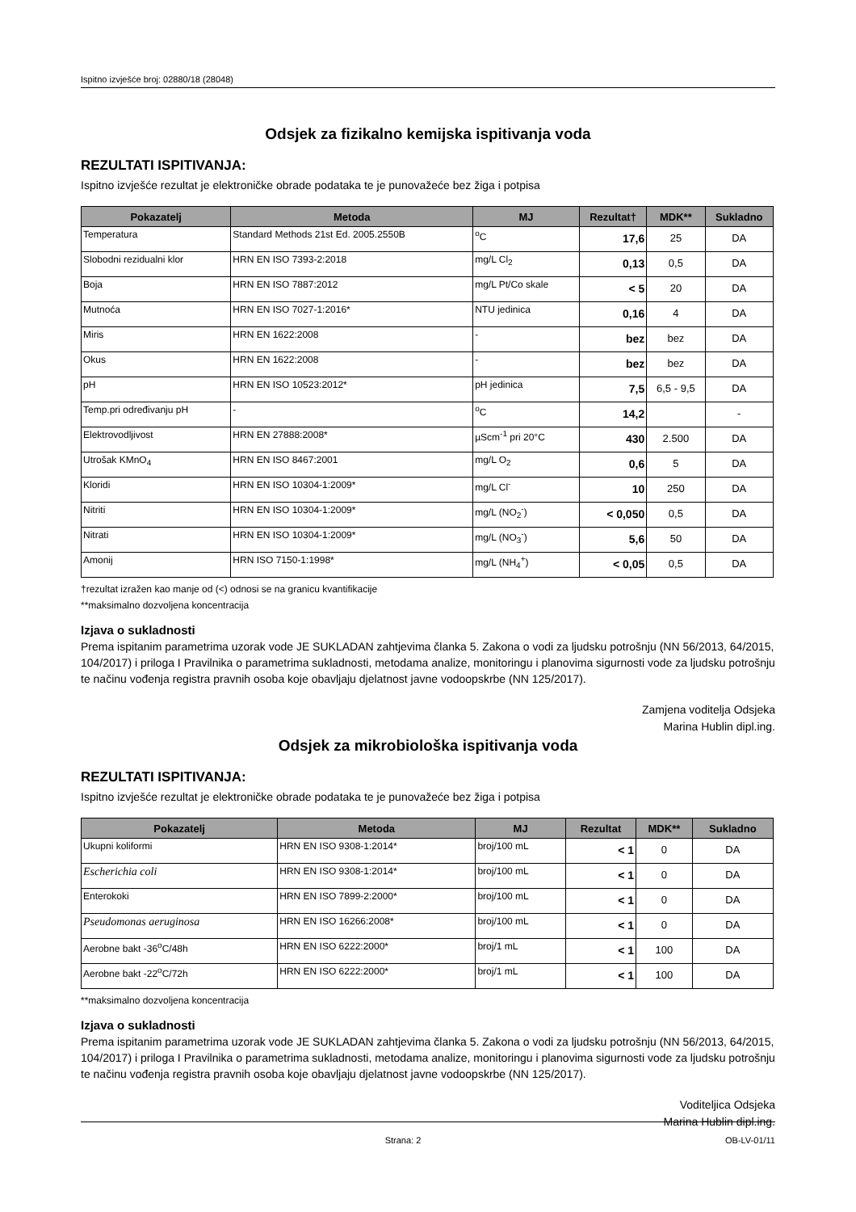Ispitno izvješće broj: 02880/18 (28048)
Odsjek za fizikalno kemijska ispitivanja voda
REZULTATI ISPITIVANJA:
Ispitno izvješće rezultat je elektroničke obrade podataka te je punovažeće bez žiga i potpisa
| Pokazatelj | Metoda | MJ | Rezultat† | MDK** | Sukladno |
| --- | --- | --- | --- | --- | --- |
| Temperatura | Standard Methods 21st Ed. 2005.2550B | <sup>o</sup> C | 17,6 | 25 | DA |
| Slobodni rezidualni klor | HRN EN ISO 7393-2:2018 | mg/L Cl<sub>2</sub> | 0,13 | 0,5 | DA |
| Boja | HRN EN ISO 7887:2012 | mg/L Pt/Co skale | < 5 | 20 | DA |
| Mutnoća | HRN EN ISO 7027-1:2016* | NTU jedinica | 0,16 | 4 | DA |
| Miris | HRN EN 1622:2008 | - | bez | bez | DA |
| Okus | HRN EN 1622:2008 | - | bez | bez | DA |
| pH | HRN EN ISO 10523:2012* | pH jedinica | 7,5 | 6,5 - 9,5 | DA |
| Temp.pri određivanju pH | - | <sup>o</sup> C | 14,2 | | - |
| Elektrovodljivost | HRN EN 27888:2008* | µScm<sup>-1</sup> pri 20°C | 430 | 2.500 | DA |
| Utrošak KMnO<sub>4</sub> | HRN EN ISO 8467:2001 | mg/L O<sub>2</sub> | 0,6 | 5 | DA |
| Kloridi | HRN EN ISO 10304-1:2009* | mg/L Cl<sup>-</sup> | 10 | 250 | DA |
| Nitriti | HRN EN ISO 10304-1:2009* | mg/L (NO<sub>2</sub><sup>-</sup>) | < 0,050 | 0,5 | DA |
| Nitrati | HRN EN ISO 10304-1:2009* | mg/L (NO<sub>3</sub><sup>-</sup>) | 5,6 | 50 | DA |
| Amonij | HRN ISO 7150-1:1998* | mg/L (NH<sub>4</sub><sup>+</sup>) | < 0,05 | 0,5 | DA |
†rezultat izražen kao manje od (<) odnosi se na granicu kvantifikacije
**maksimalno dozvoljena koncentracija
Izjava o sukladnosti
Prema ispitanim parametrima uzorak vode JE SUKLADAN zahtjevima članka 5. Zakona o vodi za ljudsku potrošnju (NN 56/2013, 64/2015, 104/2017) i priloga I Pravilnika o parametrima sukladnosti, metodama analize, monitoringu i planovima sigurnosti vode za ljudsku potrošnju te načinu vođenja registra pravnih osoba koje obavljaju djelatnost javne vodoopskrbe (NN 125/2017).
Zamjena voditelja Odsjeka
Marina Hublin dipl.ing.
Odsjek za mikrobiološka ispitivanja voda
REZULTATI ISPITIVANJA:
Ispitno izvješće rezultat je elektroničke obrade podataka te je punovažeće bez žiga i potpisa
| Pokazatelj | Metoda | MJ | Rezultat | MDK** | Sukladno |
| --- | --- | --- | --- | --- | --- |
| Ukupni koliformi | HRN EN ISO 9308-1:2014* | broj/100 mL | < 1 | 0 | DA |
| Escherichia coli | HRN EN ISO 9308-1:2014* | broj/100 mL | < 1 | 0 | DA |
| Enterokoki | HRN EN ISO 7899-2:2000* | broj/100 mL | < 1 | 0 | DA |
| Pseudomonas aeruginosa | HRN EN ISO 16266:2008* | broj/100 mL | < 1 | 0 | DA |
| Aerobne bakt -36<sup>o</sup>C/48h | HRN EN ISO 6222:2000* | broj/1 mL | < 1 | 100 | DA |
| Aerobne bakt -22<sup>o</sup>C/72h | HRN EN ISO 6222:2000* | broj/1 mL | < 1 | 100 | DA |
**maksimalno dozvoljena koncentracija
Izjava o sukladnosti
Prema ispitanim parametrima uzorak vode JE SUKLADAN zahtjevima članka 5. Zakona o vodi za ljudsku potrošnju (NN 56/2013, 64/2015, 104/2017) i priloga I Pravilnika o parametrima sukladnosti, metodama analize, monitoringu i planovima sigurnosti vode za ljudsku potrošnju te načinu vođenja registra pravnih osoba koje obavljaju djelatnost javne vodoopskrbe (NN 125/2017).
Voditeljica Odsjeka
Marina Hublin dipl.ing.
Strana: 2 OB-LV-01/11